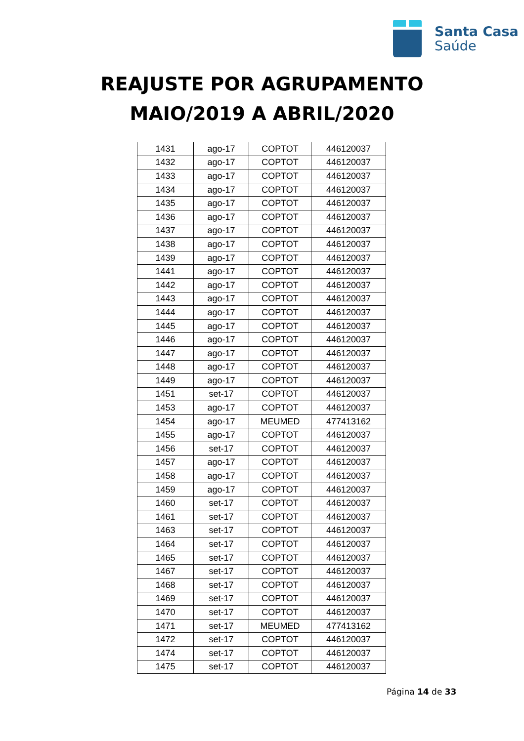Santa Casa
Saúde
REAJUSTE POR AGRUPAMENTO
MAIO/2019 A ABRIL/2020
| 1431 | ago-17 | COPTOT | 446120037 |
| 1432 | ago-17 | COPTOT | 446120037 |
| 1433 | ago-17 | COPTOT | 446120037 |
| 1434 | ago-17 | COPTOT | 446120037 |
| 1435 | ago-17 | COPTOT | 446120037 |
| 1436 | ago-17 | COPTOT | 446120037 |
| 1437 | ago-17 | COPTOT | 446120037 |
| 1438 | ago-17 | COPTOT | 446120037 |
| 1439 | ago-17 | COPTOT | 446120037 |
| 1441 | ago-17 | COPTOT | 446120037 |
| 1442 | ago-17 | COPTOT | 446120037 |
| 1443 | ago-17 | COPTOT | 446120037 |
| 1444 | ago-17 | COPTOT | 446120037 |
| 1445 | ago-17 | COPTOT | 446120037 |
| 1446 | ago-17 | COPTOT | 446120037 |
| 1447 | ago-17 | COPTOT | 446120037 |
| 1448 | ago-17 | COPTOT | 446120037 |
| 1449 | ago-17 | COPTOT | 446120037 |
| 1451 | set-17 | COPTOT | 446120037 |
| 1453 | ago-17 | COPTOT | 446120037 |
| 1454 | ago-17 | MEUMED | 477413162 |
| 1455 | ago-17 | COPTOT | 446120037 |
| 1456 | set-17 | COPTOT | 446120037 |
| 1457 | ago-17 | COPTOT | 446120037 |
| 1458 | ago-17 | COPTOT | 446120037 |
| 1459 | ago-17 | COPTOT | 446120037 |
| 1460 | set-17 | COPTOT | 446120037 |
| 1461 | set-17 | COPTOT | 446120037 |
| 1463 | set-17 | COPTOT | 446120037 |
| 1464 | set-17 | COPTOT | 446120037 |
| 1465 | set-17 | COPTOT | 446120037 |
| 1467 | set-17 | COPTOT | 446120037 |
| 1468 | set-17 | COPTOT | 446120037 |
| 1469 | set-17 | COPTOT | 446120037 |
| 1470 | set-17 | COPTOT | 446120037 |
| 1471 | set-17 | MEUMED | 477413162 |
| 1472 | set-17 | COPTOT | 446120037 |
| 1474 | set-17 | COPTOT | 446120037 |
| 1475 | set-17 | COPTOT | 446120037 |
Página 14 de 33